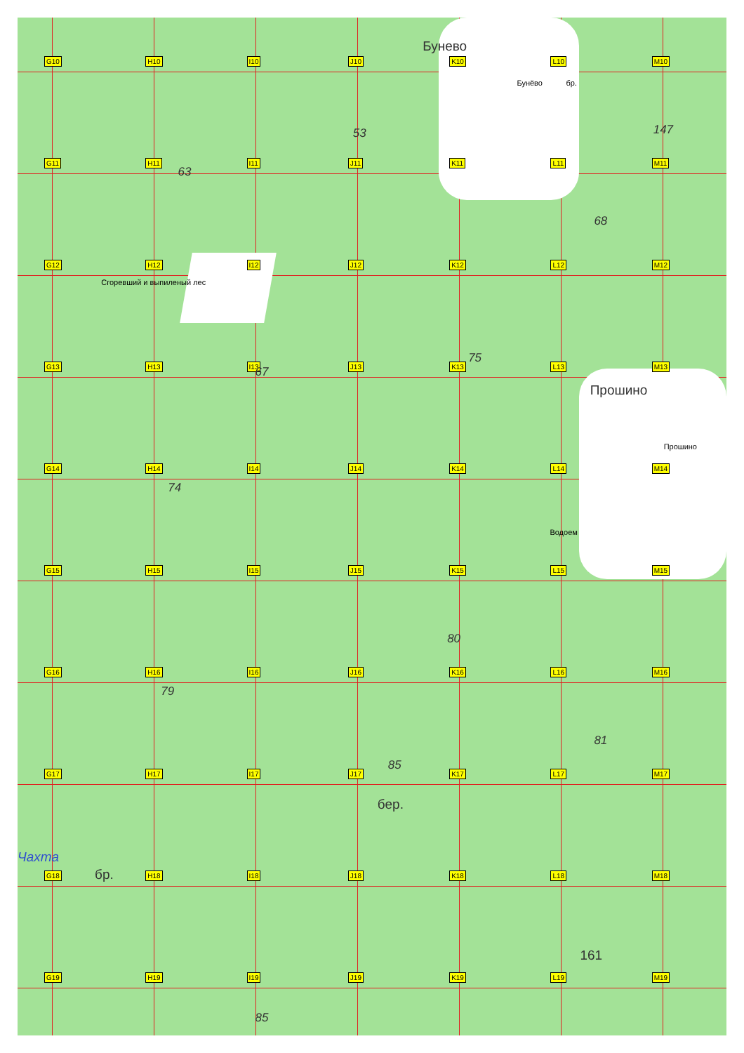G10
H10
I10
J10
53
K10
Бунево
L10
Бунёво бр.
M10
147
G11
H11
I11
63
J11
K11
L11
68
M11
G12
H12
Сгоревший и выпиленый лес
I12
J12
K12
L12
M12
G13
H13
I13 67
J13
K13
75
L13
M13
Прошино
G14
H14
74
I14
J14
K14
L14
Водоем
M14
Прошино
G15
H15
I15
J15
K15
80
L15
M15
G16
H16
79
I16
J16
K16
L16
81
M16
G17
H17
I17
J17
85
бер.
K17
L17
M17
G18
Чахта
бр.
H18
I18
J18
K18
L18
161
M18
G19
H19
I19
85
J19
K19
L19
M19